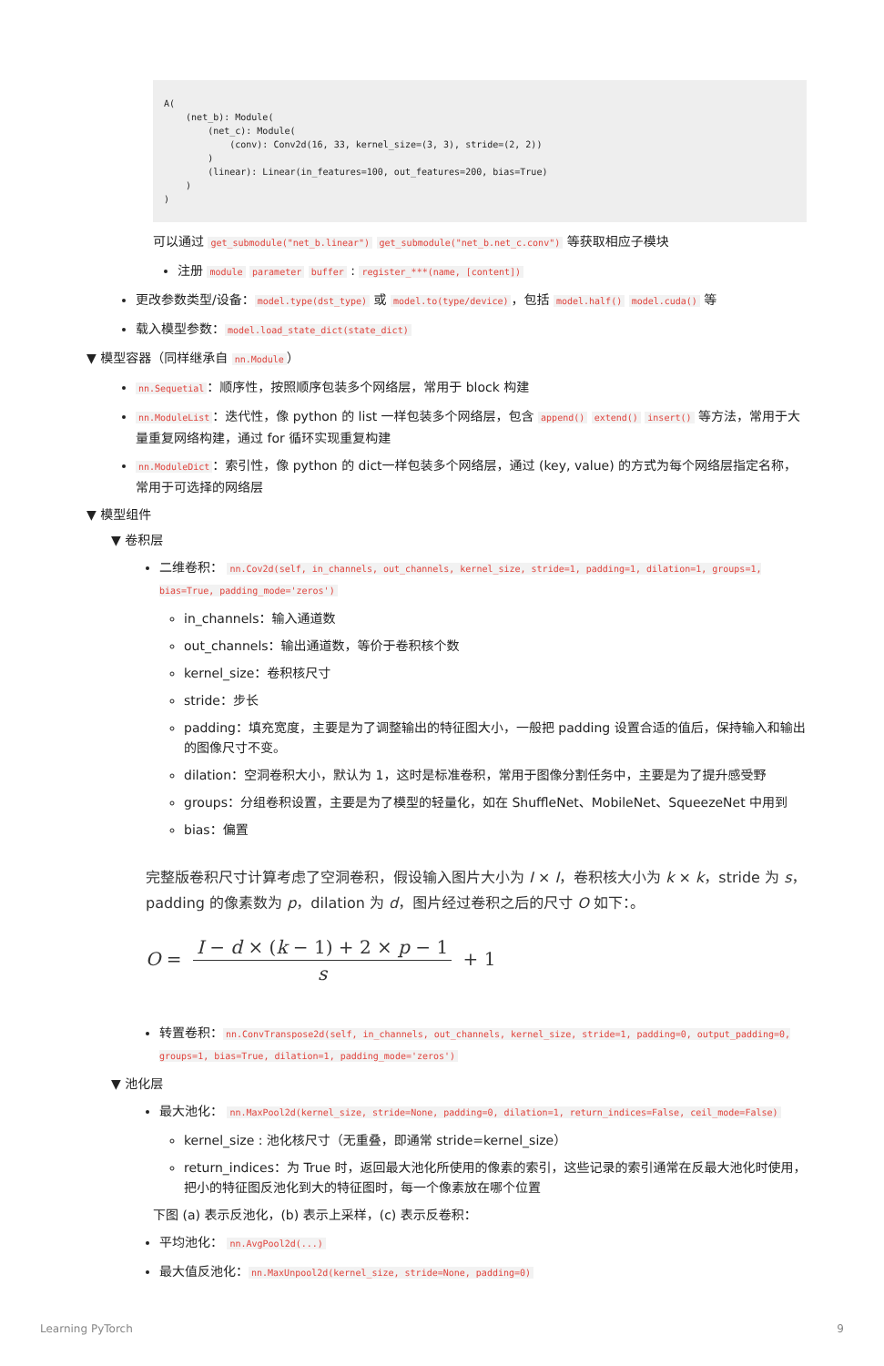A(
    (net_b): Module(
        (net_c): Module(
            (conv): Conv2d(16, 33, kernel_size=(3, 3), stride=(2, 2))
        )
        (linear): Linear(in_features=100, out_features=200, bias=True)
    )
)
可以通过 get_submodule("net_b.linear") get_submodule("net_b.net_c.conv") 等获取相应子模块
注册 module parameter buffer : register_***(name, [content])
更改参数类型/设备： model.type(dst_type) 或 model.to(type/device) ，包括 model.half() model.cuda() 等
载入模型参数： model.load_state_dict(state_dict)
▼ 模型容器（同样继承自 nn.Module ）
nn.Sequetial ：顺序性，按照顺序包装多个网络层，常用于 block 构建
nn.ModuleList ：迭代性，像 python 的 list 一样包装多个网络层，包含 append() extend() insert() 等方法，常用于大量重复网络构建，通过 for 循环实现重复构建
nn.ModuleDict ：索引性，像 python 的 dict一样包装多个网络层，通过 (key, value) 的方式为每个网络层指定名称，常用于可选择的网络层
▼ 模型组件
▼ 卷积层
二维卷积： nn.Cov2d(self, in_channels, out_channels, kernel_size, stride=1, padding=1, dilation=1, groups=1, bias=True, padding_mode='zeros')
in_channels：输入通道数
out_channels：输出通道数，等价于卷积核个数
kernel_size：卷积核尺寸
stride：步长
padding：填充宽度，主要是为了调整输出的特征图大小，一般把 padding 设置合适的值后，保持输入和输出的图像尺寸不变。
dilation：空洞卷积大小，默认为 1，这时是标准卷积，常用于图像分割任务中，主要是为了提升感受野
groups：分组卷积设置，主要是为了模型的轻量化，如在 ShuffleNet、MobileNet、SqueezeNet 中用到
bias：偏置
完整版卷积尺寸计算考虑了空洞卷积，假设输入图片大小为 I × I，卷积核大小为 k × k，stride 为 s，padding 的像素数为 p，dilation 为 d，图片经过卷积之后的尺寸 O 如下：。
O = I − d × (k − 1) + 2 × p − 1 s + 1
转置卷积： nn.ConvTranspose2d(self, in_channels, out_channels, kernel_size, stride=1, padding=0, output_padding=0, groups=1, bias=True, dilation=1, padding_mode='zeros')
▼ 池化层
最大池化： nn.MaxPool2d(kernel_size, stride=None, padding=0, dilation=1, return_indices=False, ceil_mode=False)
kernel_size : 池化核尺寸（无重叠，即通常 stride=kernel_size）
return_indices：为 True 时，返回最大池化所使用的像素的索引，这些记录的索引通常在反最大池化时使用，把小的特征图反池化到大的特征图时，每一个像素放在哪个位置
下图 (a) 表示反池化，(b) 表示上采样，(c) 表示反卷积：
平均池化： nn.AvgPool2d(...)
最大值反池化： nn.MaxUnpool2d(kernel_size, stride=None, padding=0)
Learning PyTorch 9